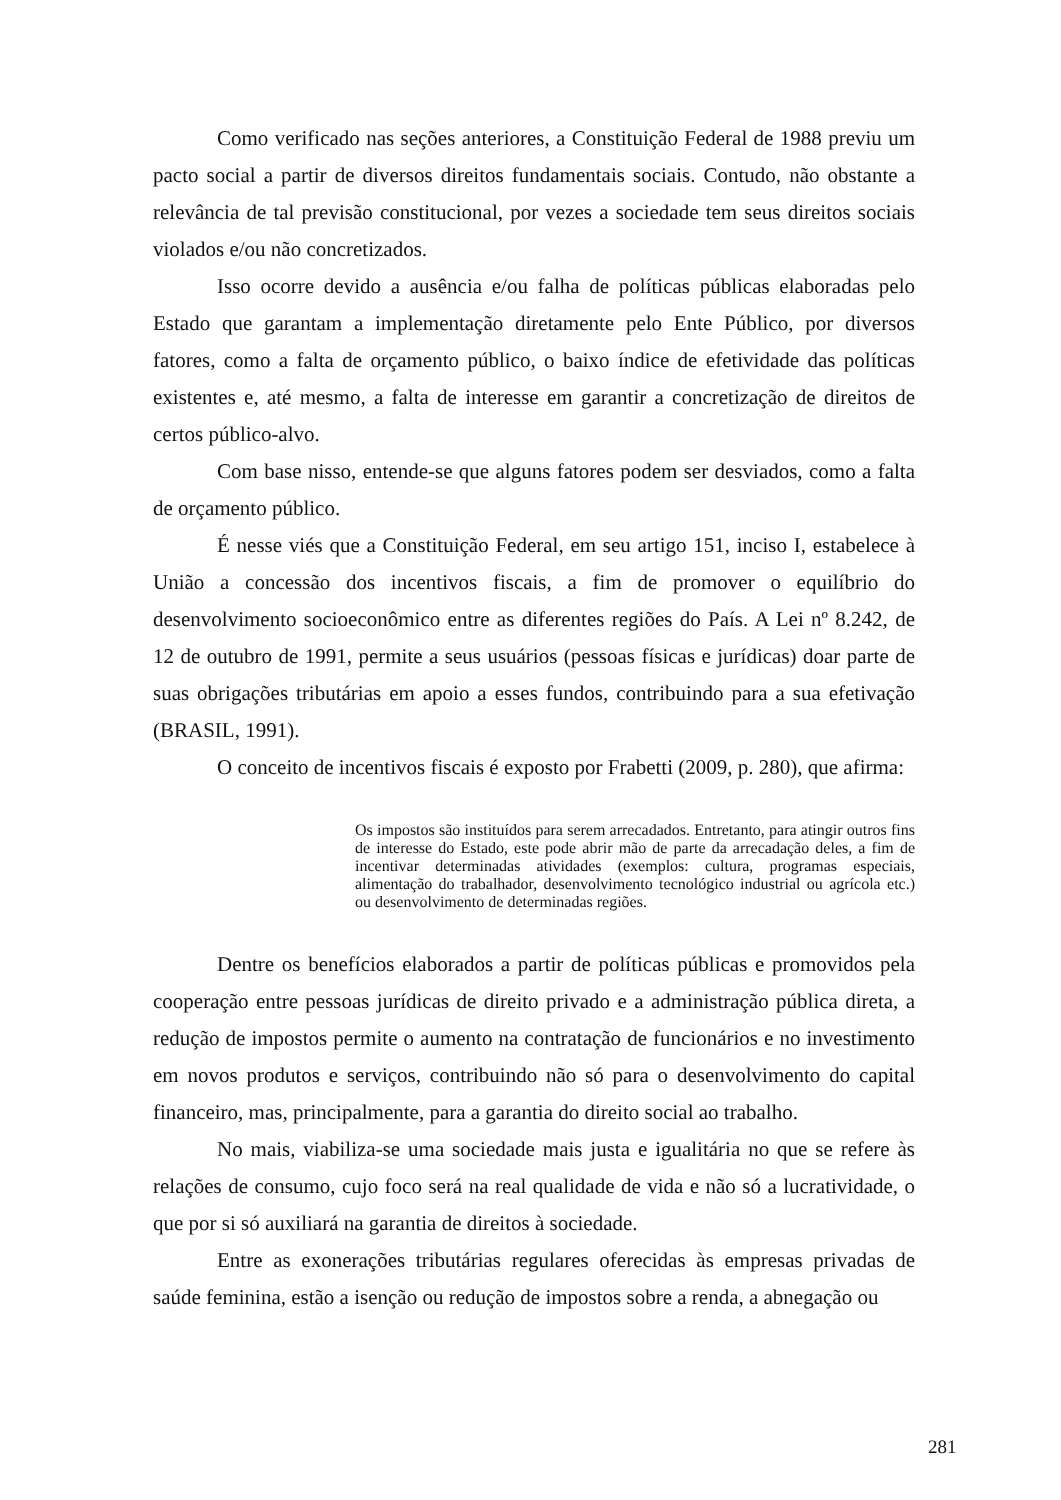Como verificado nas seções anteriores, a Constituição Federal de 1988 previu um pacto social a partir de diversos direitos fundamentais sociais. Contudo, não obstante a relevância de tal previsão constitucional, por vezes a sociedade tem seus direitos sociais violados e/ou não concretizados.
Isso ocorre devido a ausência e/ou falha de políticas públicas elaboradas pelo Estado que garantam a implementação diretamente pelo Ente Público, por diversos fatores, como a falta de orçamento público, o baixo índice de efetividade das políticas existentes e, até mesmo, a falta de interesse em garantir a concretização de direitos de certos público-alvo.
Com base nisso, entende-se que alguns fatores podem ser desviados, como a falta de orçamento público.
É nesse viés que a Constituição Federal, em seu artigo 151, inciso I, estabelece à União a concessão dos incentivos fiscais, a fim de promover o equilíbrio do desenvolvimento socioeconômico entre as diferentes regiões do País. A Lei nº 8.242, de 12 de outubro de 1991, permite a seus usuários (pessoas físicas e jurídicas) doar parte de suas obrigações tributárias em apoio a esses fundos, contribuindo para a sua efetivação (BRASIL, 1991).
O conceito de incentivos fiscais é exposto por Frabetti (2009, p. 280), que afirma:
Os impostos são instituídos para serem arrecadados. Entretanto, para atingir outros fins de interesse do Estado, este pode abrir mão de parte da arrecadação deles, a fim de incentivar determinadas atividades (exemplos: cultura, programas especiais, alimentação do trabalhador, desenvolvimento tecnológico industrial ou agrícola etc.) ou desenvolvimento de determinadas regiões.
Dentre os benefícios elaborados a partir de políticas públicas e promovidos pela cooperação entre pessoas jurídicas de direito privado e a administração pública direta, a redução de impostos permite o aumento na contratação de funcionários e no investimento em novos produtos e serviços, contribuindo não só para o desenvolvimento do capital financeiro, mas, principalmente, para a garantia do direito social ao trabalho.
No mais, viabiliza-se uma sociedade mais justa e igualitária no que se refere às relações de consumo, cujo foco será na real qualidade de vida e não só a lucratividade, o que por si só auxiliará na garantia de direitos à sociedade.
Entre as exonerações tributárias regulares oferecidas às empresas privadas de saúde feminina, estão a isenção ou redução de impostos sobre a renda, a abnegação ou
281